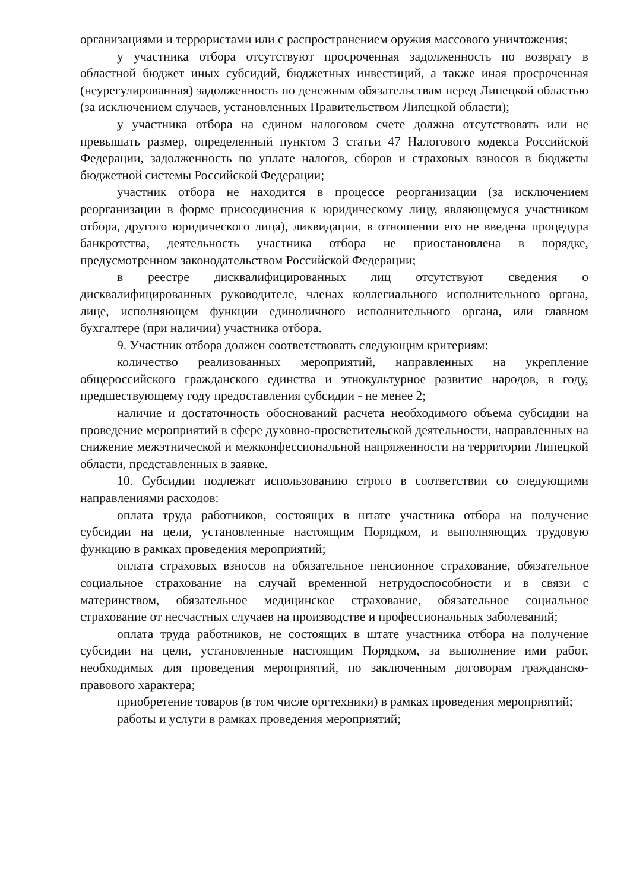организациями и террористами или с распространением оружия массового уничтожения;
у участника отбора отсутствуют просроченная задолженность по возврату в областной бюджет иных субсидий, бюджетных инвестиций, а также иная просроченная (неурегулированная) задолженность по денежным обязательствам перед Липецкой областью (за исключением случаев, установленных Правительством Липецкой области);
у участника отбора на едином налоговом счете должна отсутствовать или не превышать размер, определенный пунктом 3 статьи 47 Налогового кодекса Российской Федерации, задолженность по уплате налогов, сборов и страховых взносов в бюджеты бюджетной системы Российской Федерации;
участник отбора не находится в процессе реорганизации (за исключением реорганизации в форме присоединения к юридическому лицу, являющемуся участником отбора, другого юридического лица), ликвидации, в отношении его не введена процедура банкротства, деятельность участника отбора не приостановлена в порядке, предусмотренном законодательством Российской Федерации;
в реестре дисквалифицированных лиц отсутствуют сведения о дисквалифицированных руководителе, членах коллегиального исполнительного органа, лице, исполняющем функции единоличного исполнительного органа, или главном бухгалтере (при наличии) участника отбора.
9. Участник отбора должен соответствовать следующим критериям:
количество реализованных мероприятий, направленных на укрепление общероссийского гражданского единства и этнокультурное развитие народов, в году, предшествующему году предоставления субсидии - не менее 2;
наличие и достаточность обоснований расчета необходимого объема субсидии на проведение мероприятий в сфере духовно-просветительской деятельности, направленных на снижение межэтнической и межконфессиональной напряженности на территории Липецкой области, представленных в заявке.
10. Субсидии подлежат использованию строго в соответствии со следующими направлениями расходов:
оплата труда работников, состоящих в штате участника отбора на получение субсидии на цели, установленные настоящим Порядком, и выполняющих трудовую функцию в рамках проведения мероприятий;
оплата страховых взносов на обязательное пенсионное страхование, обязательное социальное страхование на случай временной нетрудоспособности и в связи с материнством, обязательное медицинское страхование, обязательное социальное страхование от несчастных случаев на производстве и профессиональных заболеваний;
оплата труда работников, не состоящих в штате участника отбора на получение субсидии на цели, установленные настоящим Порядком, за выполнение ими работ, необходимых для проведения мероприятий, по заключенным договорам гражданско-правового характера;
приобретение товаров (в том числе оргтехники) в рамках проведения мероприятий;
работы и услуги в рамках проведения мероприятий;